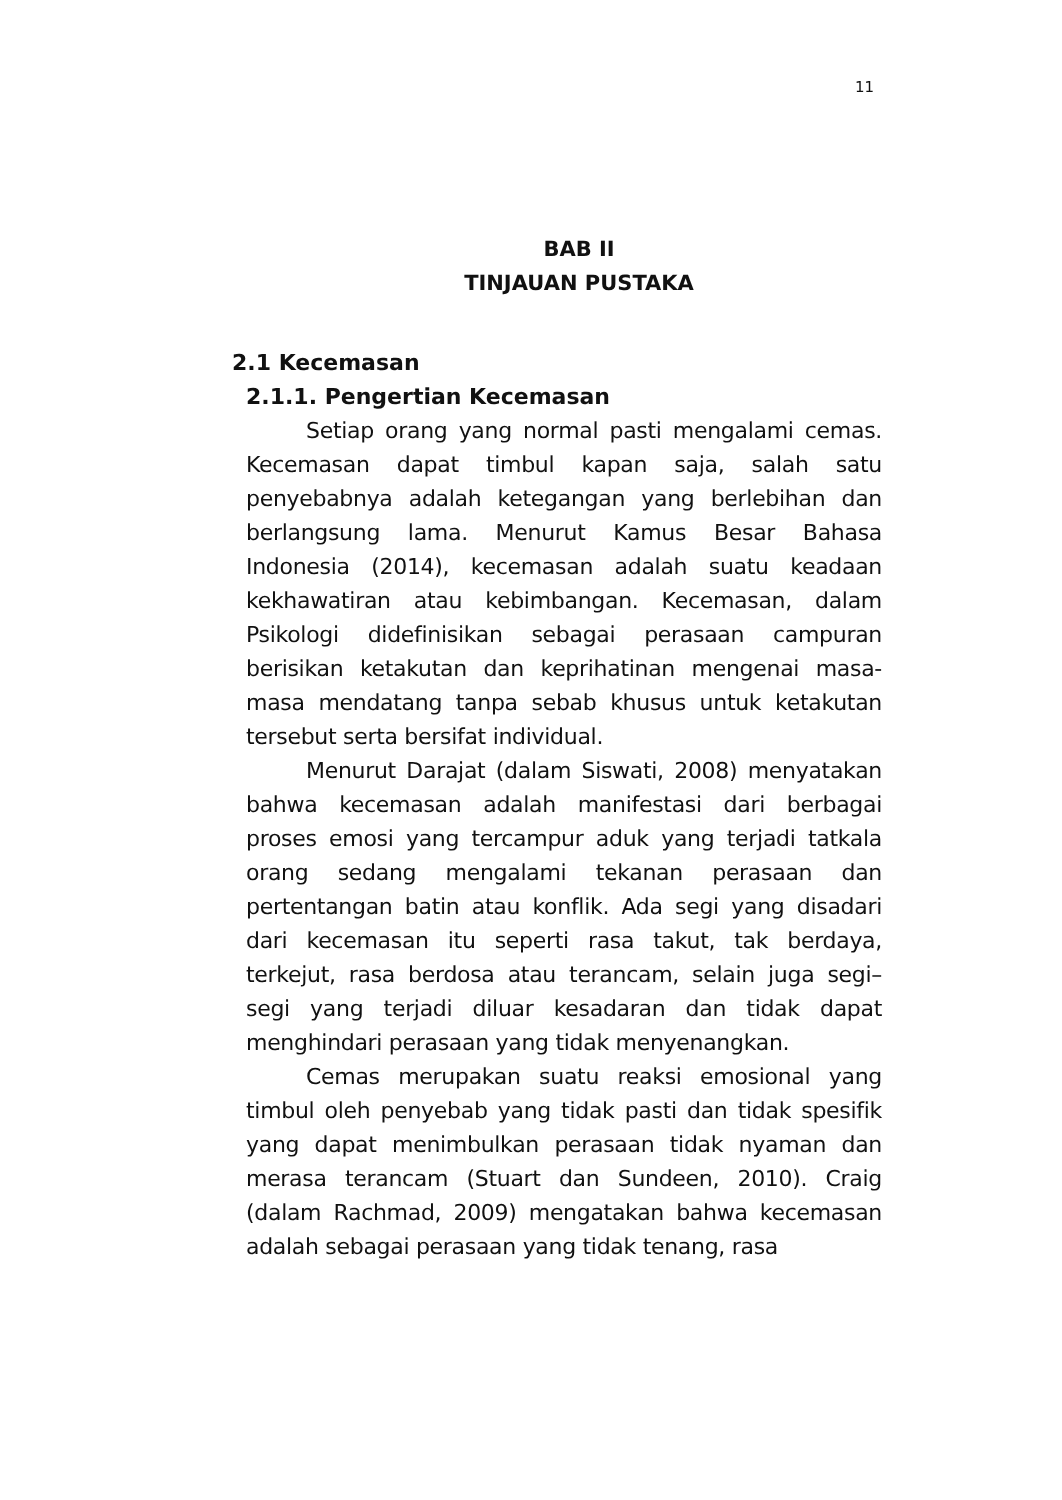11
BAB II
TINJAUAN PUSTAKA
2.1 Kecemasan
2.1.1. Pengertian Kecemasan
Setiap orang yang normal pasti mengalami cemas. Kecemasan dapat timbul kapan saja, salah satu penyebabnya adalah ketegangan yang berlebihan dan berlangsung lama. Menurut Kamus Besar Bahasa Indonesia (2014), kecemasan adalah suatu keadaan kekhawatiran atau kebimbangan. Kecemasan, dalam Psikologi didefinisikan sebagai perasaan campuran berisikan ketakutan dan keprihatinan mengenai masa-masa mendatang tanpa sebab khusus untuk ketakutan tersebut serta bersifat individual.
Menurut Darajat (dalam Siswati, 2008) menyatakan bahwa kecemasan adalah manifestasi dari berbagai proses emosi yang tercampur aduk yang terjadi tatkala orang sedang mengalami tekanan perasaan dan pertentangan batin atau konflik. Ada segi yang disadari dari kecemasan itu seperti rasa takut, tak berdaya, terkejut, rasa berdosa atau terancam, selain juga segi– segi yang terjadi diluar kesadaran dan tidak dapat menghindari perasaan yang tidak menyenangkan.
Cemas merupakan suatu reaksi emosional yang timbul oleh penyebab yang tidak pasti dan tidak spesifik yang dapat menimbulkan perasaan tidak nyaman dan merasa terancam (Stuart dan Sundeen, 2010). Craig (dalam Rachmad, 2009) mengatakan bahwa kecemasan adalah sebagai perasaan yang tidak tenang, rasa